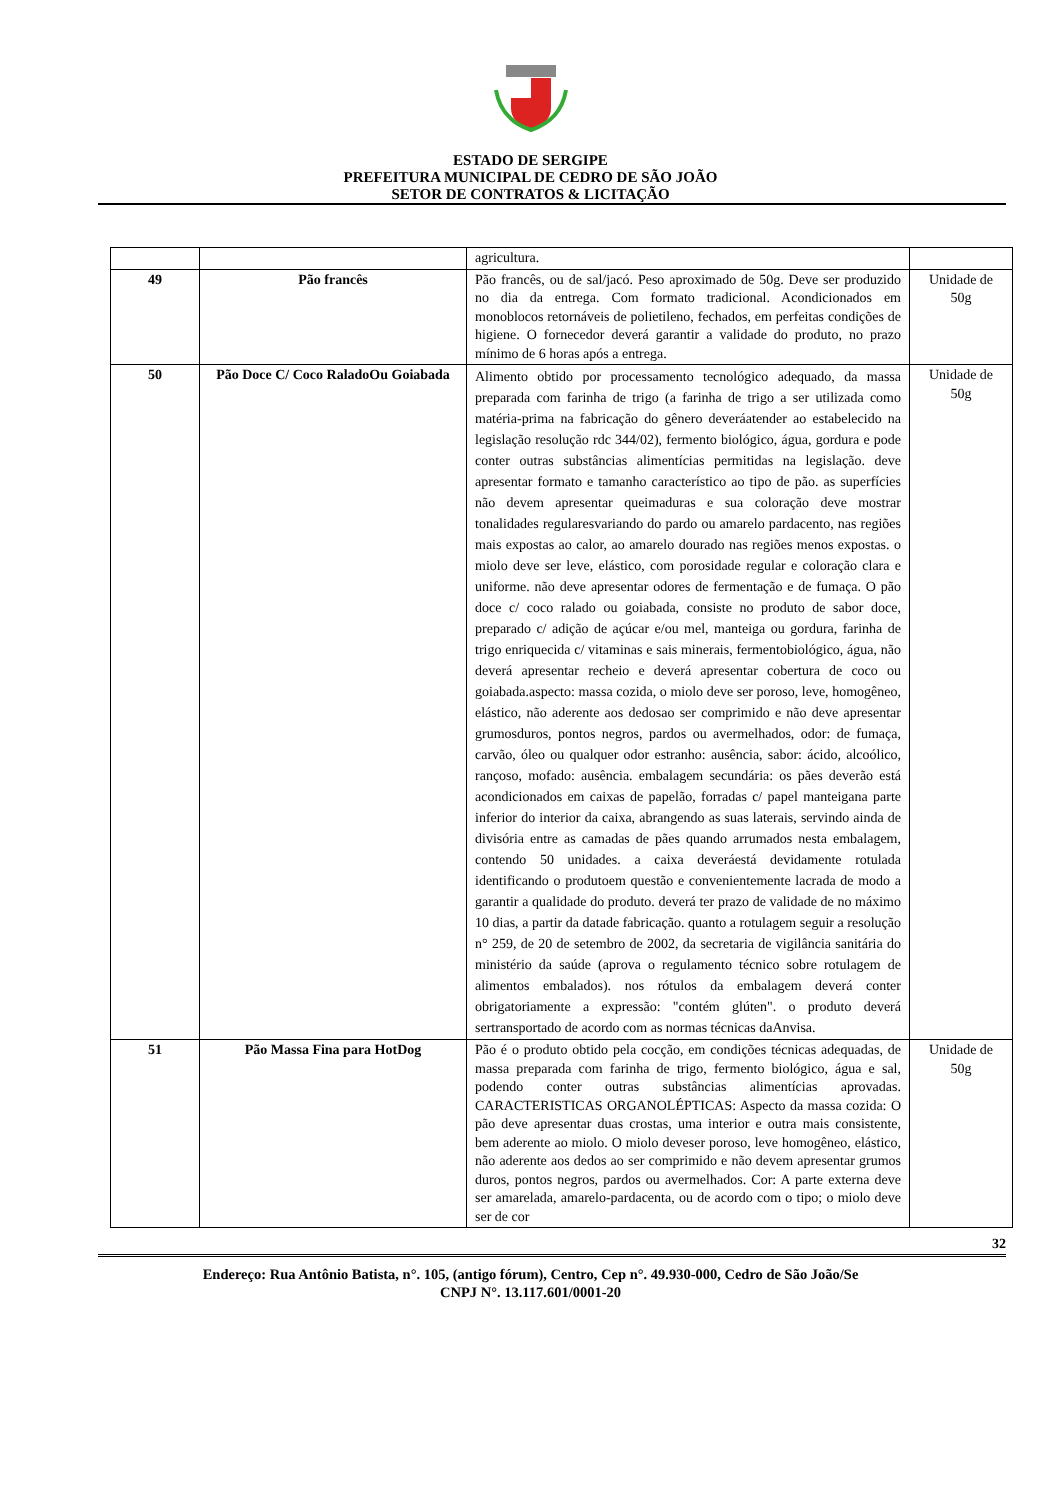ESTADO DE SERGIPE
PREFEITURA MUNICIPAL DE CEDRO DE SÃO JOÃO
SETOR DE CONTRATOS & LICITAÇÃO
| | | agricultura. | |
| 49 | Pão francês | Pão francês, ou de sal/jacó. Peso aproximado de 50g. Deve ser produzido no dia da entrega. Com formato tradicional. Acondicionados em monoblocos retornáveis de polietileno, fechados, em perfeitas condições de higiene. O fornecedor deverá garantir a validade do produto, no prazo mínimo de 6 horas após a entrega. | Unidade de 50g |
| 50 | Pão Doce C/ Coco RaladoOu Goiabada | Alimento obtido por processamento tecnológico adequado, da massa preparada com farinha de trigo (a farinha de trigo a ser utilizada como matéria-prima na fabricação do gênero deveráatender ao estabelecido na legislação resolução rdc 344/02), fermento biológico, água, gordura e pode conter outras substâncias alimentícias permitidas na legislação. deve apresentar formato e tamanho característico ao tipo de pão. as superfícies não devem apresentar queimaduras e sua coloração deve mostrar tonalidades regularesvariando do pardo ou amarelo pardacento, nas regiões mais expostas ao calor, ao amarelo dourado nas regiões menos expostas. o miolo deve ser leve, elástico, com porosidade regular e coloração clara e uniforme. não deve apresentar odores de fermentação e de fumaça. O pão doce c/ coco ralado ou goiabada, consiste no produto de sabor doce, preparado c/ adição de açúcar e/ou mel, manteiga ou gordura, farinha de trigo enriquecida c/ vitaminas e sais minerais, fermentobiológico, água, não deverá apresentar recheio e deverá apresentar cobertura de coco ou goiabada.aspecto: massa cozida, o miolo deve ser poroso, leve, homogêneo, elástico, não aderente aos dedosao ser comprimido e não deve apresentar grumosduros, pontos negros, pardos ou avermelhados, odor: de fumaça, carvão, óleo ou qualquer odor estranho: ausência, sabor: ácido, alcoólico, rançoso, mofado: ausência. embalagem secundária: os pães deverão está acondicionados em caixas de papelão, forradas c/ papel manteigana parte inferior do interior da caixa, abrangendo as suas laterais, servindo ainda de divisória entre as camadas de pães quando arrumados nesta embalagem, contendo 50 unidades. a caixa deveráestá devidamente rotulada identificando o produtoem questão e convenientemente lacrada de modo a garantir a qualidade do produto. deverá ter prazo de validade de no máximo 10 dias, a partir da datade fabricação. quanto a rotulagem seguir a resolução n° 259, de 20 de setembro de 2002, da secretaria de vigilância sanitária do ministério da saúde (aprova o regulamento técnico sobre rotulagem de alimentos embalados). nos rótulos da embalagem deverá conter obrigatoriamente a expressão: "contém glúten". o produto deverá sertransportado de acordo com as normas técnicas daAnvisa. | Unidade de 50g |
| 51 | Pão Massa Fina para HotDog | Pão é o produto obtido pela cocção, em condições técnicas adequadas, de massa preparada com farinha de trigo, fermento biológico, água e sal, podendo conter outras substâncias alimentícias aprovadas. CARACTERISTICAS ORGANOLÉPTICAS: Aspecto da massa cozida: O pão deve apresentar duas crostas, uma interior e outra mais consistente, bem aderente ao miolo. O miolo deveser poroso, leve homogêneo, elástico, não aderente aos dedos ao ser comprimido e não devem apresentar grumos duros, pontos negros, pardos ou avermelhados. Cor: A parte externa deve ser amarelada, amarelo-pardacenta, ou de acordo com o tipo; o miolo deve ser de cor | Unidade de 50g |
32
Endereço: Rua Antônio Batista, n°. 105, (antigo fórum), Centro, Cep n°. 49.930-000, Cedro de São João/Se
CNPJ N°. 13.117.601/0001-20